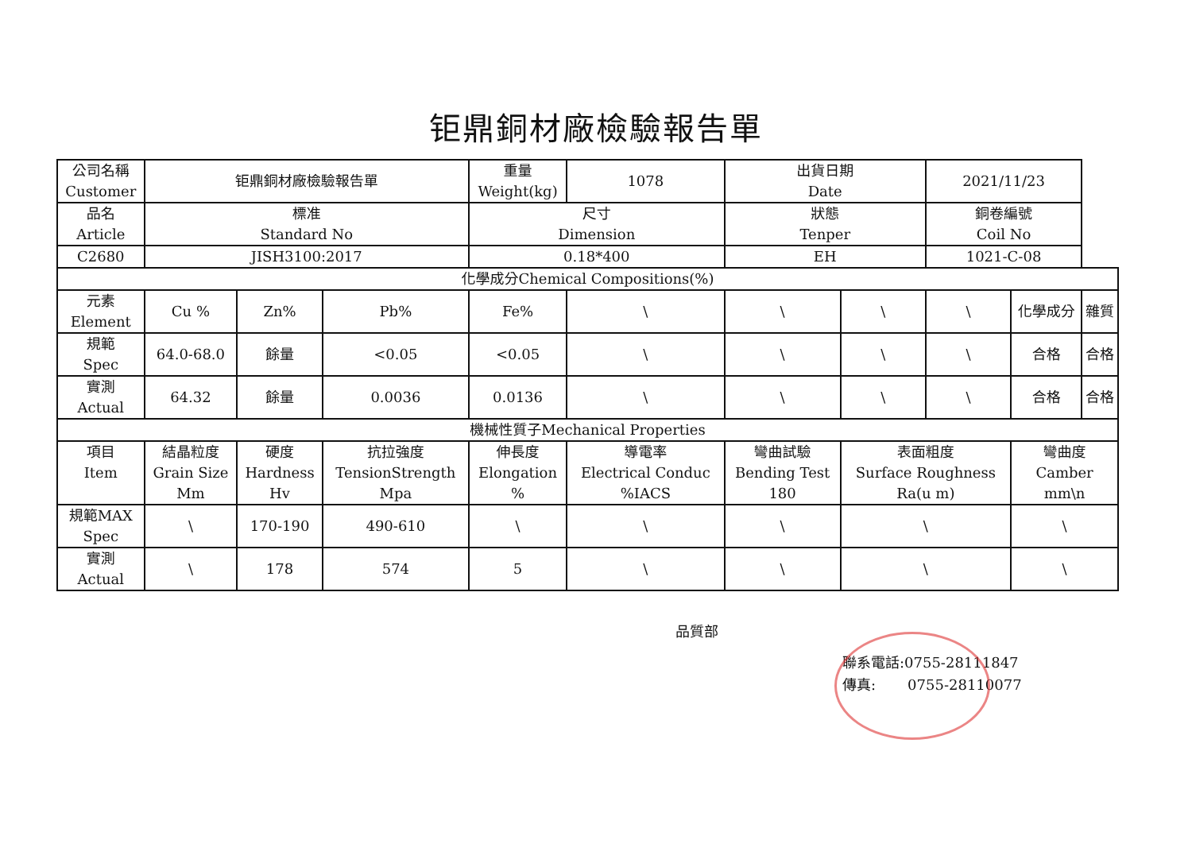钜鼎銅材廠檢驗報告單
| 公司名稱 Customer | 钜鼎銅材廠檢驗報告單 | | | 重量 Weight(kg) | 1078 | 出貨日期 Date | | 2021/11/23 | | |
| 品名 Article | 標准 Standard No | | | 尺寸 Dimension | | 狀態 Tenper | | 銅卷編號 Coil No | | |
| C2680 | JISH3100:2017 | | | 0.18*400 | | EH | | 1021-C-08 | | |
| 化學成分Chemical Compositions(%) | | | | | | | | | | |
| 元素 Element | Cu % | Zn% | Pb% | Fe% | \ | \ | \ | \ | 化學成分 | 雜質 |
| 規範 Spec | 64.0-68.0 | 餘量 | <0.05 | <0.05 | \ | \ | \ | \ | 合格 | 合格 |
| 實測 Actual | 64.32 | 餘量 | 0.0036 | 0.0136 | \ | \ | \ | \ | 合格 | 合格 |
| 機械性質子Mechanical Properties | | | | | | | | | | |
| 項目 Item | 結晶粒度 Grain Size Mm | 硬度 Hardness Hv | 抗拉強度 TensionStrength Mpa | 伸長度 Elongation % | 導電率 Electrical Conduc %IACS | 彎曲試驗 Bending Test 180 | 表面粗度 Surface Roughness Ra(u m) | | 彎曲度 Camber mm\n | |
| 規範MAX Spec | \ | 170-190 | 490-610 | \ | \ | \ | \ | | \ | |
| 實測 Actual | \ | 178 | 574 | 5 | \ | \ | \ | | \ | |
品質部
聯系電話:0755-28111847
傳真: 0755-28110077